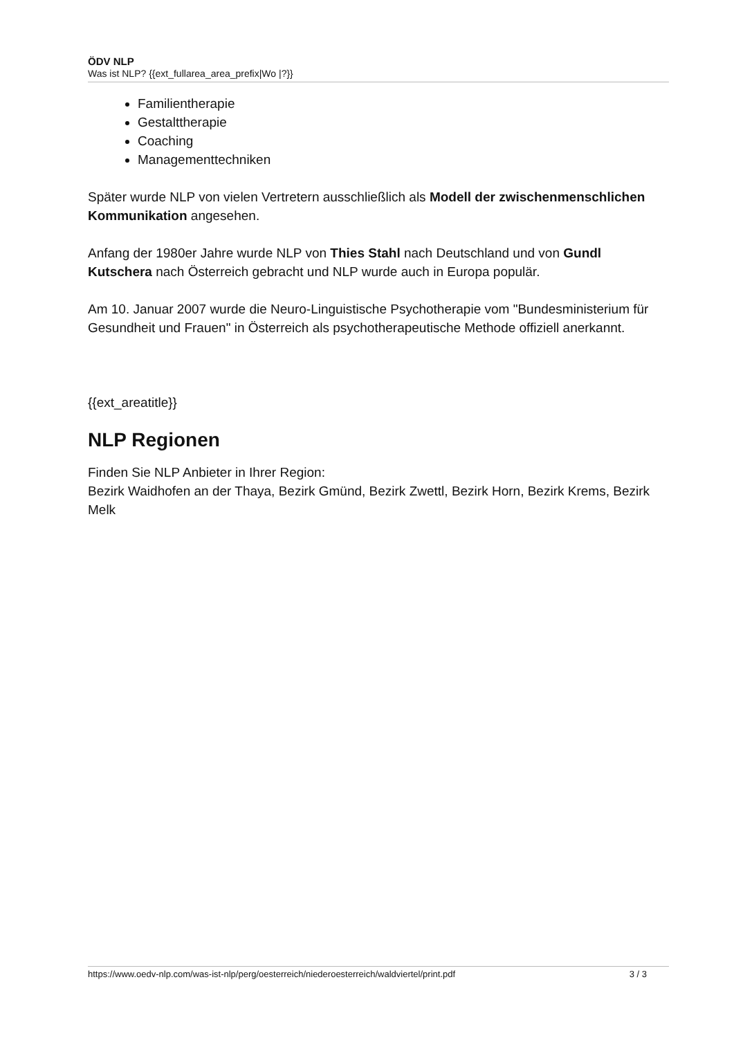ÖDV NLP
Was ist NLP? {{ext_fullarea_area_prefix|Wo |?}}
Familientherapie
Gestalttherapie
Coaching
Managementtechniken
Später wurde NLP von vielen Vertretern ausschließlich als Modell der zwischenmenschlichen Kommunikation angesehen.
Anfang der 1980er Jahre wurde NLP von Thies Stahl nach Deutschland und von Gundl Kutschera nach Österreich gebracht und NLP wurde auch in Europa populär.
Am 10. Januar 2007 wurde die Neuro-Linguistische Psychotherapie vom "Bundesministerium für Gesundheit und Frauen" in Österreich als psychotherapeutische Methode offiziell anerkannt.
{{ext_areatitle}}
NLP Regionen
Finden Sie NLP Anbieter in Ihrer Region:
Bezirk Waidhofen an der Thaya, Bezirk Gmünd, Bezirk Zwettl, Bezirk Horn, Bezirk Krems, Bezirk Melk
https://www.oedv-nlp.com/was-ist-nlp/perg/oesterreich/niederoesterreich/waldviertel/print.pdf 3 / 3